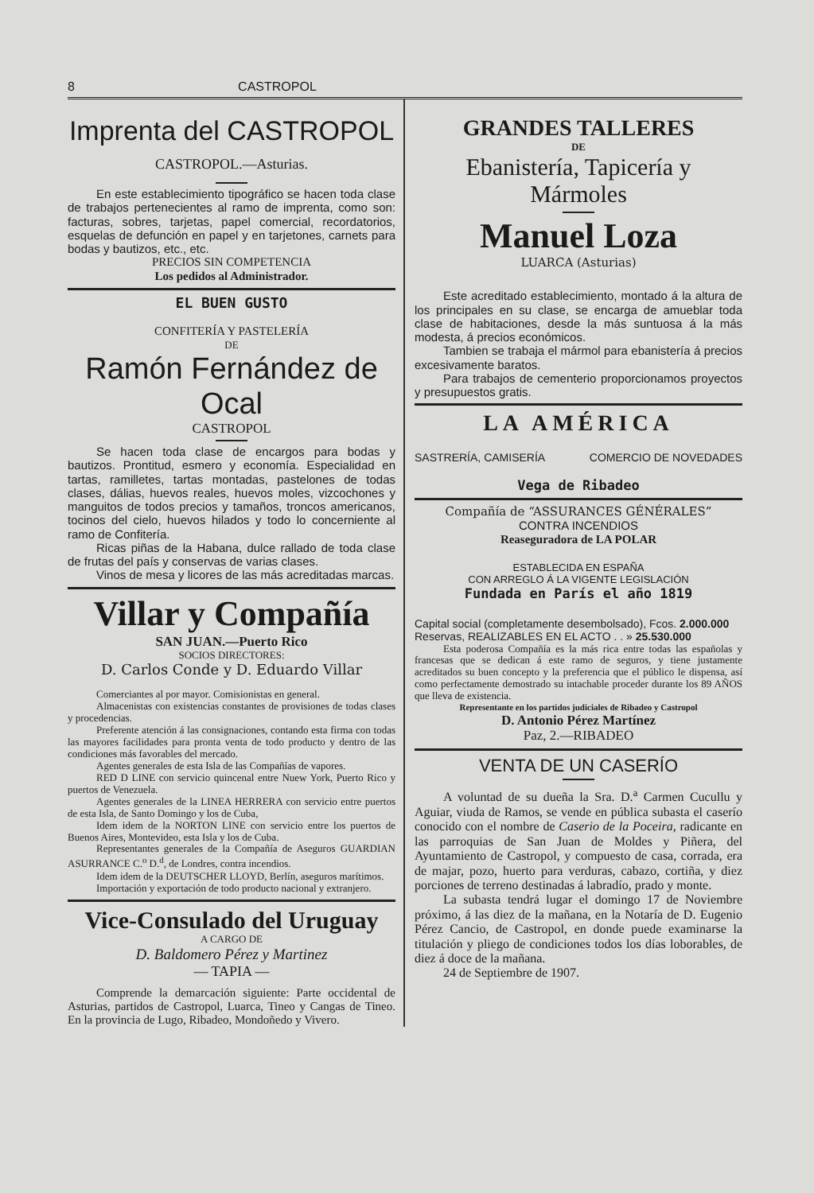8 CASTROPOL
Imprenta del CASTROPOL
CASTROPOL.—Asturias.
En este establecimiento tipográfico se hacen toda clase de trabajos pertenecientes al ramo de imprenta, como son: facturas, sobres, tarjetas, papel comercial, recordatorios, esquelas de defunción en papel y en tarjetones, carnets para bodas y bautizos, etc., etc.
PRECIOS SIN COMPETENCIA
Los pedidos al Administrador.
EL BUEN GUSTO
CONFITERÍA Y PASTELERÍA
DE
Ramón Fernández de Ocal
CASTROPOL
Se hacen toda clase de encargos para bodas y bautizos. Prontitud, esmero y economía. Especialidad en tartas, ramilletes, tartas montadas, pastelones de todas clases, dálias, huevos reales, huevos moles, vizcochones y manguitos de todos precios y tamaños, troncos americanos, tocinos del cielo, huevos hilados y todo lo concerniente al ramo de Confitería.
Ricas piñas de la Habana, dulce rallado de toda clase de frutas del país y conservas de varias clases.
Vinos de mesa y licores de las más acreditadas marcas.
Villar y Compañía
SAN JUAN.—Puerto Rico
SOCIOS DIRECTORES:
D. Carlos Conde y D. Eduardo Villar
Comerciantes al por mayor. Comisionistas en general.
Almacenistas con existencias constantes de provisiones de todas clases y procedencias.
Preferente atención á las consignaciones, contando esta firma con todas las mayores facilidades para pronta venta de todo producto y dentro de las condiciones más favorables del mercado.
Agentes generales de esta Isla de las Compañías de vapores.
RED D LINE con servicio quincenal entre Nuew York, Puerto Rico y puertos de Venezuela.
Agentes generales de la LINEA HERRERA con servicio entre puertos de esta Isla, de Santo Domingo y los de Cuba,
Idem idem de la NORTON LINE con servicio entre los puertos de Buenos Aires, Montevideo, esta Isla y los de Cuba.
Representantes generales de la Compañía de Aseguros GUARDIAN ASURRANCE C.<sup>o</sup> D.<sup>d</sup>, de Londres, contra incendios.
Idem idem de la DEUTSCHER LLOYD, Berlín, aseguros marítimos.
Importación y exportación de todo producto nacional y extranjero.
Vice-Consulado del Uruguay
A CARGO DE
D. Baldomero Pérez y Martinez
— TAPIA —
Comprende la demarcación siguiente: Parte occidental de Asturias, partidos de Castropol, Luarca, Tineo y Cangas de Tineo. En la provincia de Lugo, Ribadeo, Mondoñedo y Vivero.
GRANDES TALLERES
DE
Ebanistería, Tapicería y Mármoles
Manuel Loza
LUARCA (Asturias)
Este acreditado establecimiento, montado á la altura de los principales en su clase, se encarga de amueblar toda clase de habitaciones, desde la más suntuosa á la más modesta, á precios económicos.
Tambien se trabaja el mármol para ebanistería á precios excesivamente baratos.
Para trabajos de cementerio proporcionamos proyectos y presupuestos gratis.
LA AMÉRICA
SASTRERÍA, CAMISERÍA COMERCIO DE NOVEDADES
Vega de Ribadeo
Compañía de “ASSURANCES GÉNÉRALES”
CONTRA INCENDIOS
Reaseguradora de LA POLAR
ESTABLECIDA EN ESPAÑA
CON ARREGLO Á LA VIGENTE LEGISLACIÓN
Fundada en París el año 1819
Capital social (completamente desembolsado), Fcos. 2.000.000
Reservas, REALIZABLES EN EL ACTO . . » 25.530.000
Esta poderosa Compañía es la más rica entre todas las españolas y francesas que se dedican á este ramo de seguros, y tiene justamente acreditados su buen concepto y la preferencia que el público le dispensa, así como perfectamente demostrado su intachable proceder durante los 89 AÑOS que lleva de existencia.
Representante en los partidos judiciales de Ribadeo y Castropol
D. Antonio Pérez Martínez
Paz, 2.—RIBADEO
VENTA DE UN CASERÍO
A voluntad de su dueña la Sra. D.<sup>a</sup> Carmen Cucullu y Aguiar, viuda de Ramos, se vende en pública subasta el caserío conocido con el nombre de Caserio de la Poceira, radicante en las parroquias de San Juan de Moldes y Piñera, del Ayuntamiento de Castropol, y compuesto de casa, corrada, era de majar, pozo, huerto para verduras, cabazo, cortiña, y diez porciones de terreno destinadas á labradío, prado y monte.
La subasta tendrá lugar el domingo 17 de Noviembre próximo, á las diez de la mañana, en la Notaría de D. Eugenio Pérez Cancio, de Castropol, en donde puede examinarse la titulación y pliego de condiciones todos los días loborables, de diez á doce de la mañana.
24 de Septiembre de 1907.